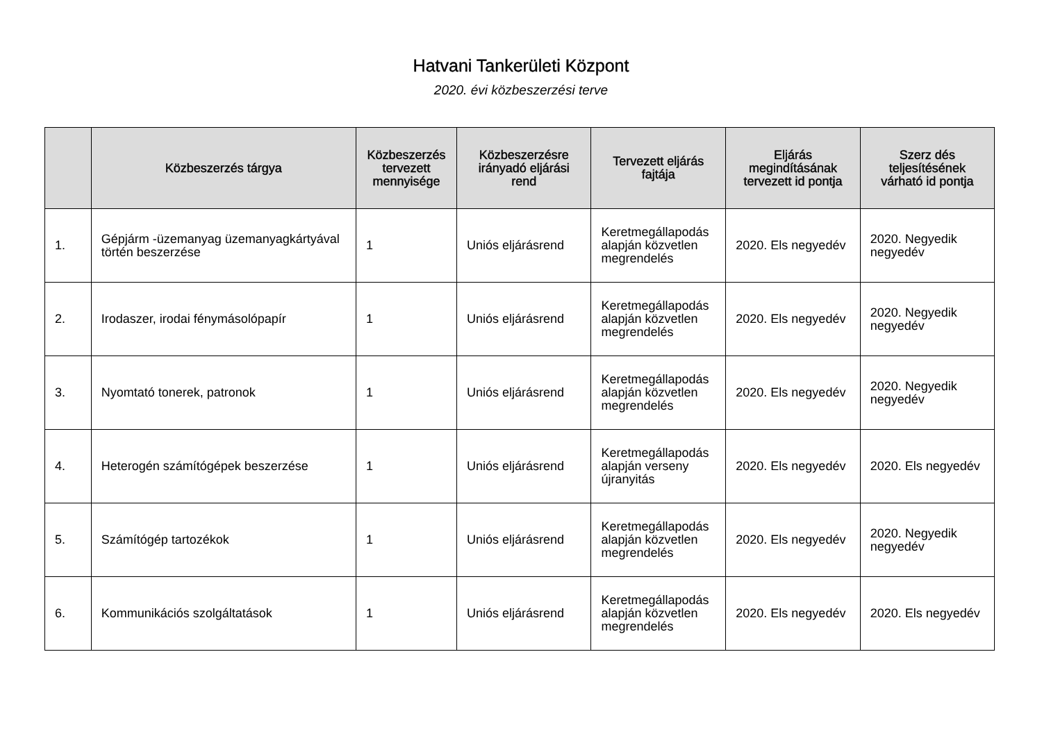Hatvani Tankerületi Központ
2020. évi közbeszerzési terve
| | Közbeszerzés tárgya | Közbeszerzés tervezett mennyisége | Közbeszerzésre irányadó eljárási rend | Tervezett eljárás fajtája | Eljárás megindításának tervezett id pontja | Szerz dés teljesítésének várható id pontja |
| --- | --- | --- | --- | --- | --- | --- |
| 1. | Gépjárm -üzemanyag üzemanyagkártyával történ beszerzése | 1 | Uniós eljárásrend | Keretmegállapodás alapján közvetlen megrendelés | 2020. Els negyedév | 2020. Negyedik negyedév |
| 2. | Irodaszer, irodai fénymásolópapír | 1 | Uniós eljárásrend | Keretmegállapodás alapján közvetlen megrendelés | 2020. Els negyedév | 2020. Negyedik negyedév |
| 3. | Nyomtató tonerek, patronok | 1 | Uniós eljárásrend | Keretmegállapodás alapján közvetlen megrendelés | 2020. Els negyedév | 2020. Negyedik negyedév |
| 4. | Heterogén számítógépek beszerzése | 1 | Uniós eljárásrend | Keretmegállapodás alapján verseny újranyitás | 2020. Els negyedév | 2020. Els negyedév |
| 5. | Számítógép tartozékok | 1 | Uniós eljárásrend | Keretmegállapodás alapján közvetlen megrendelés | 2020. Els negyedév | 2020. Negyedik negyedév |
| 6. | Kommunikációs szolgáltatások | 1 | Uniós eljárásrend | Keretmegállapodás alapján közvetlen megrendelés | 2020. Els negyedév | 2020. Els negyedév |